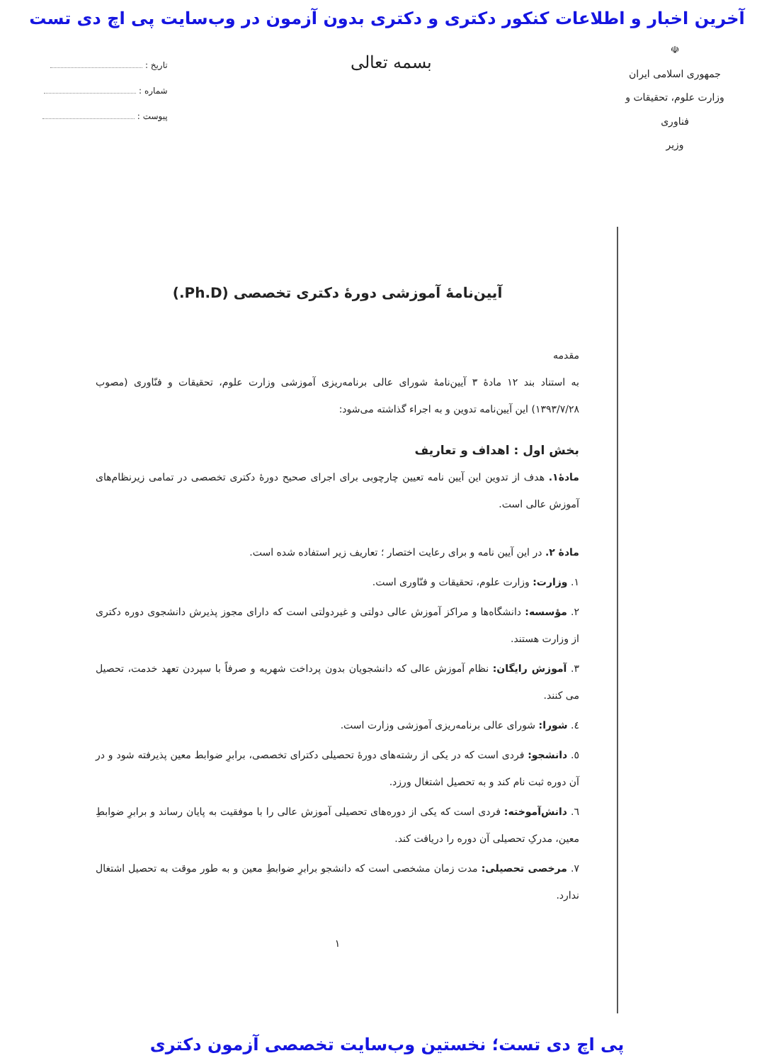آخرین اخبار و اطلاعات کنکور دکتری و دکتری بدون آزمون در وب‌سایت پی اچ دی تست
☫
جمهوری اسلامی ایران
وزارت علوم، تحقیقات و فناوری
وزیر
بسمه تعالی
تاریخ :
شماره :
پیوست :
آیین‌نامۀ آموزشی دورۀ دکتری تخصصی (Ph.D.)
مقدمه
به استناد بند ۱۲ مادۀ ۳ آیین‌نامۀ شورای عالی برنامه‌ریزی آموزشی وزارت علوم، تحقیقات و فنّاوری (مصوب ۱۳۹۳/۷/۲۸) این آیین‌نامه تدوین و به اجراء گذاشته می‌شود:
بخش اول : اهداف و تعاریف
مادۀ۱. هدف از تدوین این آیین نامه تعیین چارچوبی برای اجرای صحیح دورۀ دکتری تخصصی در تمامی زیرنظام‌های آموزش عالی است.
مادۀ ۲. در این آیین نامه و برای رعایت اختصار ؛ تعاریف زیر استفاده شده است.
۱. وزارت: وزارت علوم، تحقیقات و فنّاوری است.
۲. مؤسسه: دانشگاه‌ها و مراکز آموزش عالی دولتی و غیردولتی است که دارای مجوز پذیرش دانشجوی دوره دکتری از وزارت هستند.
۳. آموزش رایگان: نظام آموزش عالی که دانشجویان بدون پرداخت شهریه و صرفاً با سپردن تعهد خدمت، تحصیل می کنند.
٤. شورا: شورای عالی برنامه‌ریزی آموزشی وزارت است.
٥. دانشجو: فردی است که در یکی از رشته‌های دورۀ تحصیلی دکترای تخصصی، برابرِ ضوابط معین پذیرفته شود و در آن دوره ثبت نام کند و به تحصیل اشتغال ورزد.
٦. دانش‌آموخته: فردی است که یکی از دوره‌های تحصیلی آموزش عالی را با موفقیت به پایان رساند و برابرِ ضوابطِ معین، مدرکِ تحصیلی آن دوره را دریافت کند.
۷. مرخصی تحصیلی: مدت زمان مشخصی است که دانشجو برابرِ ضوابطِ معین و به طور موقت به تحصیل اشتغال ندارد.
۱
پی اچ دی تست؛ نخستین وب‌سایت تخصصی آزمون دکتری